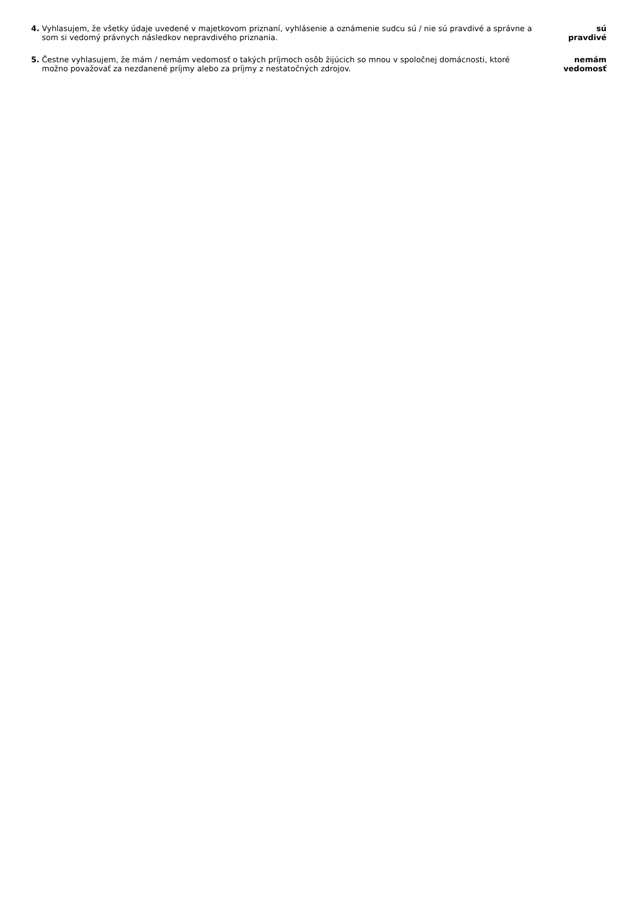4. Vyhlasujem, že všetky údaje uvedené v majetkovom priznaní, vyhlásenie a oznámenie sudcu sú / nie sú pravdivé a správne a som si vedomý právnych následkov nepravdivého priznania.
sú
pravdivé
5. Čestne vyhlasujem, že mám / nemám vedomosť o takých príjmoch osôb žijúcich so mnou v spoločnej domácnosti, ktoré možno považovať za nezdanené príjmy alebo za príjmy z nestatočných zdrojov.
nemám
vedomosť